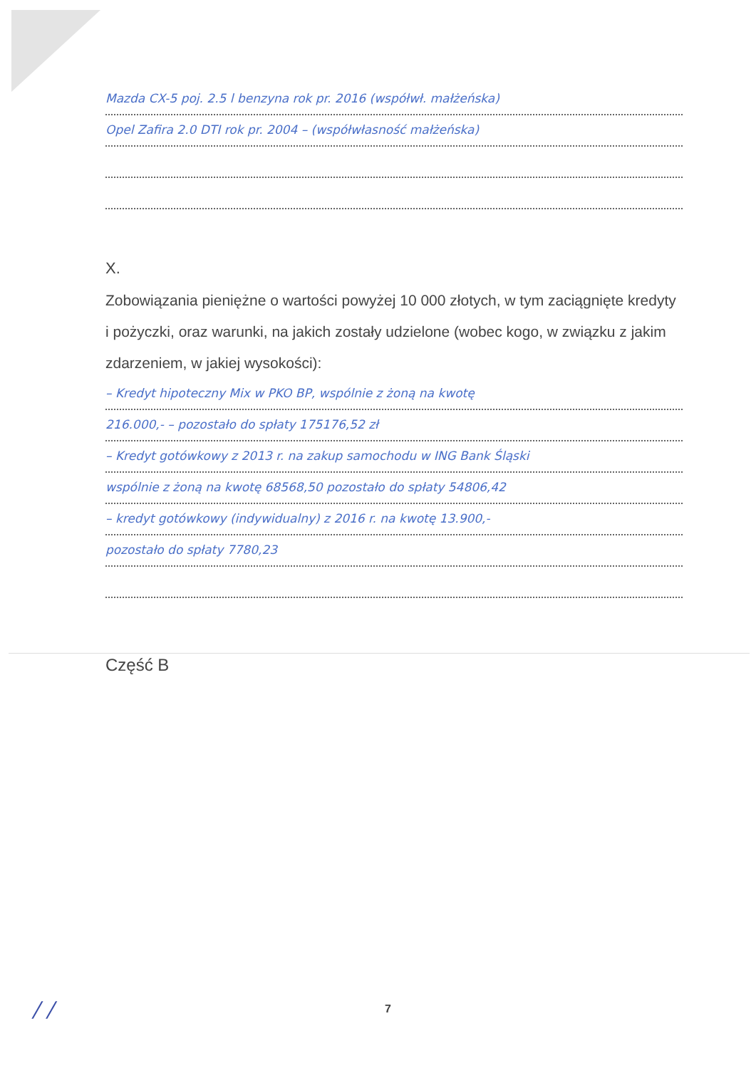Mazda CX-5 poj. 2.5 l benzyna rok pr. 2016 (współwł. małżeńska)
Opel Zafira 2.0 DTI rok pr. 2004 – (współwłasność małżeńska)
X.
Zobowiązania pieniężne o wartości powyżej 10 000 złotych, w tym zaciągnięte kredyty i pożyczki, oraz warunki, na jakich zostały udzielone (wobec kogo, w związku z jakim zdarzeniem, w jakiej wysokości):
– Kredyt hipoteczny Mix w PKO BP, wspólnie z żoną na kwotę
216.000,- – pozostało do spłaty 175176,52 zł
– Kredyt gotówkowy z 2013 r. na zakup samochodu w ING Bank Śląski
wspólnie z żoną na kwotę 68568,50 pozostało do spłaty 54806,42
– kredyt gotówkowy (indywidualny) z 2016 r. na kwotę 13.900,-
pozostało do spłaty 7780,23
Część B
7
/ /